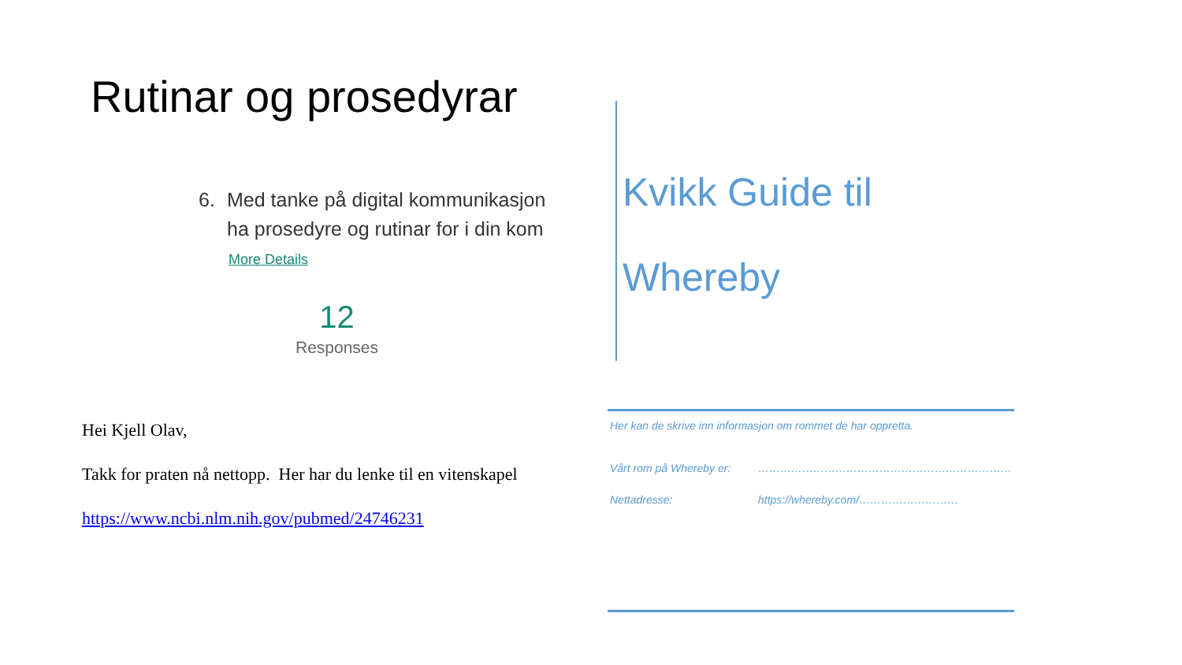Rutinar og prosedyrar
6. Med tanke på digital kommunikasjon
ha prosedyre og rutinar for i din kom
More Details
12
Responses
Hei Kjell Olav,
Takk for praten nå nettopp. Her har du lenke til en vitenskapel
https://www.ncbi.nlm.nih.gov/pubmed/24746231
Kvikk Guide til
Whereby
Her kan de skrive inn informasjon om rommet de har oppretta.
Vårt rom på Whereby er: ……………………………………………………………
Nettadresse: https://whereby.com/………………………